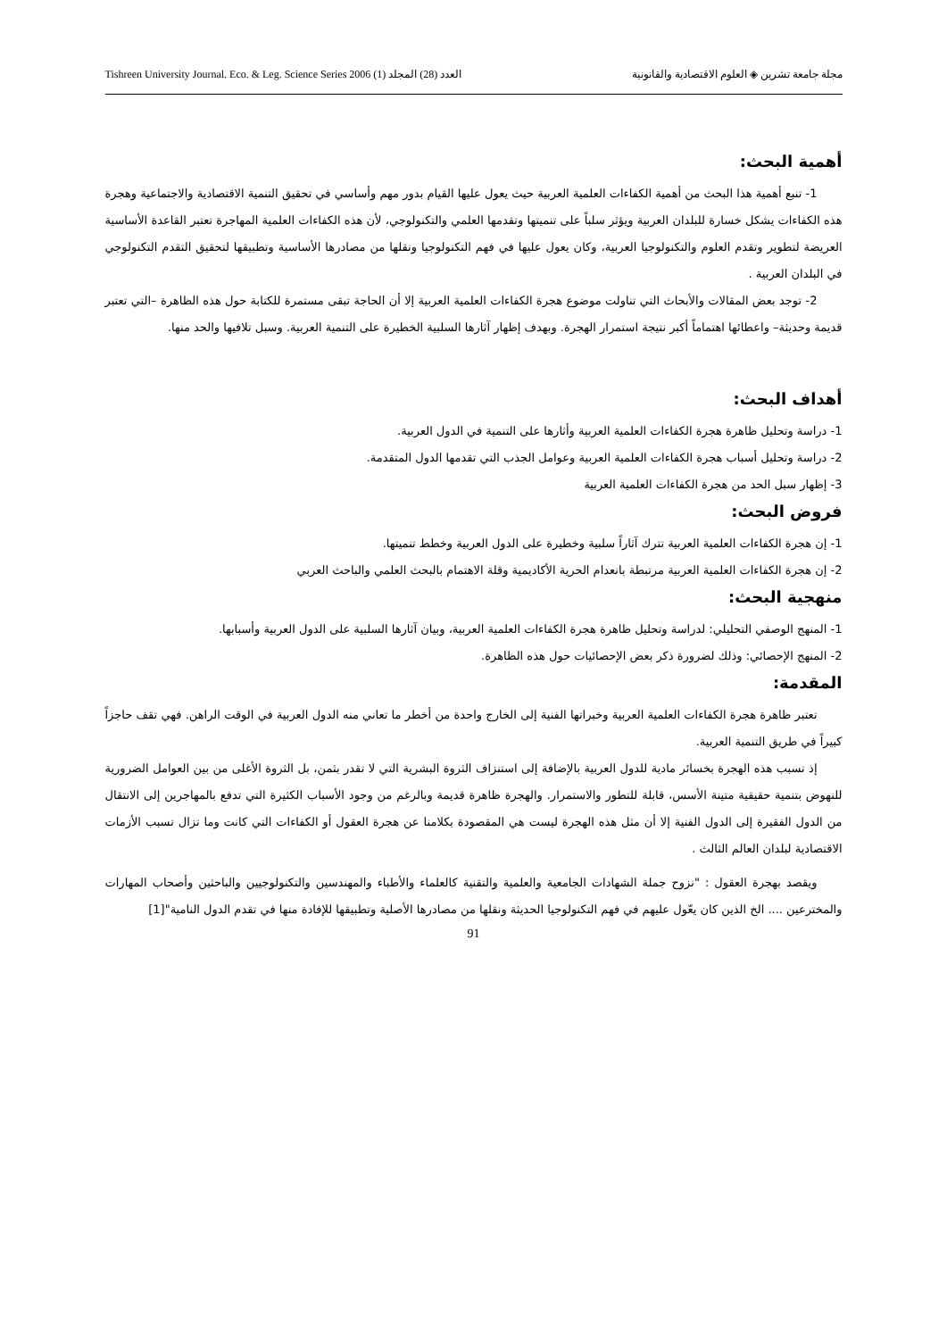Tishreen University Journal. Eco. & Leg. Science Series 2006 (1) العدد (28) المجلد مجلة جامعة تشرين ◈ العلوم الاقتصادية والقانونية
أهمية البحث:
1- تنبع أهمية هذا البحث من أهمية الكفاءات العلمية العربية حيث يعول عليها القيام بدور مهم وأساسي في تحقيق التنمية الاقتصادية والاجتماعية وهجرة هذه الكفاءات يشكل خسارة للبلدان العربية ويؤثر سلباً على تنميتها وتقدمها العلمي والتكنولوجي، لأن هذه الكفاءات العلمية المهاجرة تعتبر القاعدة الأساسية العريضة لتطوير وتقدم العلوم والتكنولوجيا العربية، وكان يعول عليها في فهم التكنولوجيا ونقلها من مصادرها الأساسية وتطبيقها لتحقيق التقدم التكنولوجي في البلدان العربية .
2- توجد بعض المقالات والأبحاث التي تناولت موضوع هجرة الكفاءات العلمية العربية إلا أن الحاجة تبقى مستمرة للكتابة حول هذه الظاهرة –التي تعتبر قديمة وحديثة– واعطائها اهتماماً أكبر نتيجة استمرار الهجرة. وبهدف إظهار آثارها السلبية الخطيرة على التنمية العربية. وسبل تلافيها والحد منها.
أهداف البحث:
1- دراسة وتحليل ظاهرة هجرة الكفاءات العلمية العربية وأثارها على التنمية في الدول العربية.
2- دراسة وتحليل أسباب هجرة الكفاءات العلمية العربية وعوامل الجذب التي تقدمها الدول المتقدمة.
3- إظهار سبل الحد من هجرة الكفاءات العلمية العربية
فروض البحث:
1- إن هجرة الكفاءات العلمية العربية تترك آثاراً سلبية وخطيرة على الدول العربية وخطط تنميتها.
2- إن هجرة الكفاءات العلمية العربية مرتبطة بانعدام الحرية الأكاديمية وقلة الاهتمام بالبحث العلمي والباحث العربي
منهجية البحث:
1- المنهج الوصفي التحليلي: لدراسة وتحليل ظاهرة هجرة الكفاءات العلمية العربية، وبيان آثارها السلبية على الدول العربية وأسبابها.
2- المنهج الإحصائي: وذلك لضرورة ذكر بعض الإحصائيات حول هذه الظاهرة.
المقدمة:
تعتبر ظاهرة هجرة الكفاءات العلمية العربية وخبراتها الفنية إلى الخارج واحدة من أخطر ما تعاني منه الدول العربية في الوقت الراهن. فهي تقف حاجزاً كبيراً في طريق التنمية العربية.
إذ تسبب هذه الهجرة بخسائر مادية للدول العربية بالإضافة إلى استنزاف الثروة البشرية التي لا تقدر بثمن، بل الثروة الأغلى من بين العوامل الضرورية للنهوض بتنمية حقيقية متينة الأسس، قابلة للتطور والاستمرار. والهجرة ظاهرة قديمة وبالرغم من وجود الأسباب الكثيرة التي تدفع بالمهاجرين إلى الانتقال من الدول الفقيرة إلى الدول الفنية إلا أن مثل هذه الهجرة ليست هي المقصودة بكلامنا عن هجرة العقول أو الكفاءات التي كانت وما تزال تسبب الأزمات الاقتصادية لبلدان العالم الثالث .
ويقصد بهجرة العقول : "نزوح جملة الشهادات الجامعية والعلمية والتقنية كالعلماء والأطباء والمهندسين والتكنولوجيين والباحثين وأصحاب المهارات والمخترعين .... الخ الذين كان يعّول عليهم في فهم التكنولوجيا الحديثة ونقلها من مصادرها الأصلية وتطبيقها للإفادة منها في تقدم الدول النامية"[1]
91